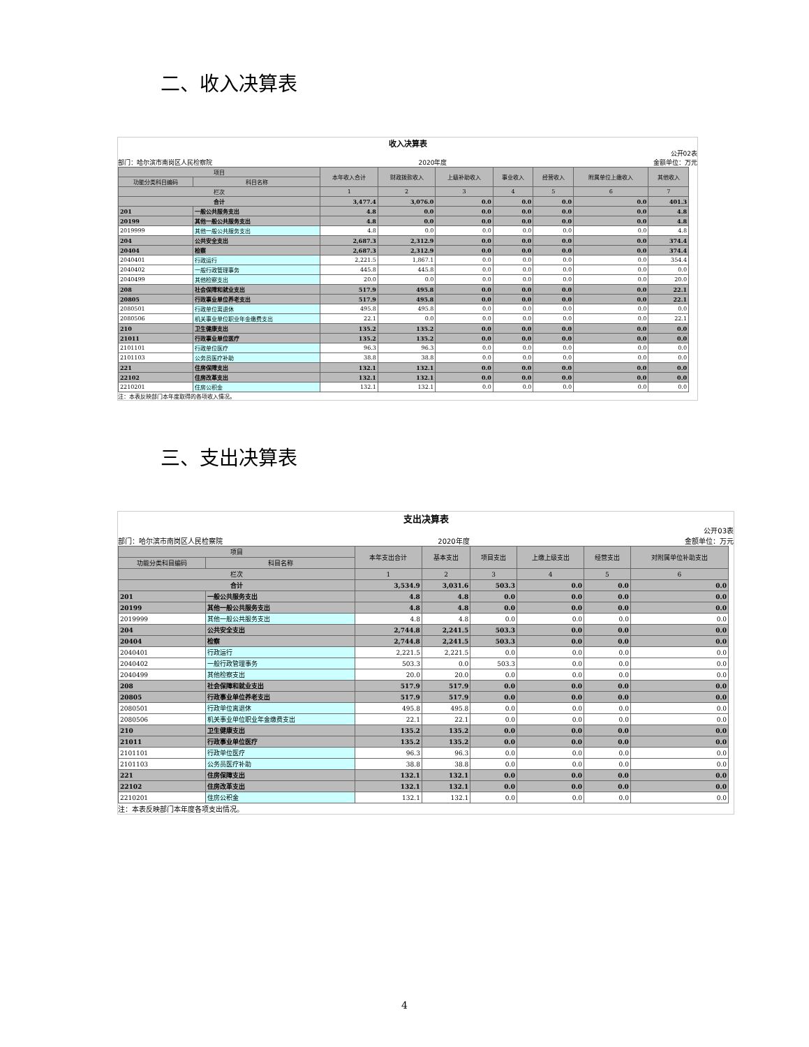二、收入决算表
收入决算表
公开02表
部门：哈尔滨市南岗区人民检察院 2020年度 金额单位：万元
| 项目 | | 本年收入合计 | 财政拨款收入 | 上级补助收入 | 事业收入 | 经营收入 | 附属单位上缴收入 | 其他收入 |
| --- | --- | --- | --- | --- | --- | --- | --- | --- |
| 功能分类科目编码 | 科目名称 | | | | | | | |
| 栏次 | | 1 | 2 | 3 | 4 | 5 | 6 | 7 |
| 合计 | | 3,477.4 | 3,076.0 | 0.0 | 0.0 | 0.0 | 0.0 | 401.3 |
| 201 | 一般公共服务支出 | 4.8 | 0.0 | 0.0 | 0.0 | 0.0 | 0.0 | 4.8 |
| 20199 | 其他一般公共服务支出 | 4.8 | 0.0 | 0.0 | 0.0 | 0.0 | 0.0 | 4.8 |
| 2019999 | 其他一般公共服务支出 | 4.8 | 0.0 | 0.0 | 0.0 | 0.0 | 0.0 | 4.8 |
| 204 | 公共安全支出 | 2,687.3 | 2,312.9 | 0.0 | 0.0 | 0.0 | 0.0 | 374.4 |
| 20404 | 检察 | 2,687.3 | 2,312.9 | 0.0 | 0.0 | 0.0 | 0.0 | 374.4 |
| 2040401 | 行政运行 | 2,221.5 | 1,867.1 | 0.0 | 0.0 | 0.0 | 0.0 | 354.4 |
| 2040402 | 一般行政管理事务 | 445.8 | 445.8 | 0.0 | 0.0 | 0.0 | 0.0 | 0.0 |
| 2040499 | 其他检察支出 | 20.0 | 0.0 | 0.0 | 0.0 | 0.0 | 0.0 | 20.0 |
| 208 | 社会保障和就业支出 | 517.9 | 495.8 | 0.0 | 0.0 | 0.0 | 0.0 | 22.1 |
| 20805 | 行政事业单位养老支出 | 517.9 | 495.8 | 0.0 | 0.0 | 0.0 | 0.0 | 22.1 |
| 2080501 | 行政单位离退休 | 495.8 | 495.8 | 0.0 | 0.0 | 0.0 | 0.0 | 0.0 |
| 2080506 | 机关事业单位职业年金缴费支出 | 22.1 | 0.0 | 0.0 | 0.0 | 0.0 | 0.0 | 22.1 |
| 210 | 卫生健康支出 | 135.2 | 135.2 | 0.0 | 0.0 | 0.0 | 0.0 | 0.0 |
| 21011 | 行政事业单位医疗 | 135.2 | 135.2 | 0.0 | 0.0 | 0.0 | 0.0 | 0.0 |
| 2101101 | 行政单位医疗 | 96.3 | 96.3 | 0.0 | 0.0 | 0.0 | 0.0 | 0.0 |
| 2101103 | 公务员医疗补助 | 38.8 | 38.8 | 0.0 | 0.0 | 0.0 | 0.0 | 0.0 |
| 221 | 住房保障支出 | 132.1 | 132.1 | 0.0 | 0.0 | 0.0 | 0.0 | 0.0 |
| 22102 | 住房改革支出 | 132.1 | 132.1 | 0.0 | 0.0 | 0.0 | 0.0 | 0.0 |
| 2210201 | 住房公积金 | 132.1 | 132.1 | 0.0 | 0.0 | 0.0 | 0.0 | 0.0 |
注：本表反映部门本年度取得的各项收入情况。
三、支出决算表
支出决算表
公开03表
部门：哈尔滨市南岗区人民检察院 2020年度 金额单位：万元
| 项目 | | 本年支出合计 | 基本支出 | 项目支出 | 上缴上级支出 | 经营支出 | 对附属单位补助支出 |
| --- | --- | --- | --- | --- | --- | --- | --- |
| 功能分类科目编码 | 科目名称 | | | | | | |
| 栏次 | | 1 | 2 | 3 | 4 | 5 | 6 |
| 合计 | | 3,534.9 | 3,031.6 | 503.3 | 0.0 | 0.0 | 0.0 |
| 201 | 一般公共服务支出 | 4.8 | 4.8 | 0.0 | 0.0 | 0.0 | 0.0 |
| 20199 | 其他一般公共服务支出 | 4.8 | 4.8 | 0.0 | 0.0 | 0.0 | 0.0 |
| 2019999 | 其他一般公共服务支出 | 4.8 | 4.8 | 0.0 | 0.0 | 0.0 | 0.0 |
| 204 | 公共安全支出 | 2,744.8 | 2,241.5 | 503.3 | 0.0 | 0.0 | 0.0 |
| 20404 | 检察 | 2,744.8 | 2,241.5 | 503.3 | 0.0 | 0.0 | 0.0 |
| 2040401 | 行政运行 | 2,221.5 | 2,221.5 | 0.0 | 0.0 | 0.0 | 0.0 |
| 2040402 | 一般行政管理事务 | 503.3 | 0.0 | 503.3 | 0.0 | 0.0 | 0.0 |
| 2040499 | 其他检察支出 | 20.0 | 20.0 | 0.0 | 0.0 | 0.0 | 0.0 |
| 208 | 社会保障和就业支出 | 517.9 | 517.9 | 0.0 | 0.0 | 0.0 | 0.0 |
| 20805 | 行政事业单位养老支出 | 517.9 | 517.9 | 0.0 | 0.0 | 0.0 | 0.0 |
| 2080501 | 行政单位离退休 | 495.8 | 495.8 | 0.0 | 0.0 | 0.0 | 0.0 |
| 2080506 | 机关事业单位职业年金缴费支出 | 22.1 | 22.1 | 0.0 | 0.0 | 0.0 | 0.0 |
| 210 | 卫生健康支出 | 135.2 | 135.2 | 0.0 | 0.0 | 0.0 | 0.0 |
| 21011 | 行政事业单位医疗 | 135.2 | 135.2 | 0.0 | 0.0 | 0.0 | 0.0 |
| 2101101 | 行政单位医疗 | 96.3 | 96.3 | 0.0 | 0.0 | 0.0 | 0.0 |
| 2101103 | 公务员医疗补助 | 38.8 | 38.8 | 0.0 | 0.0 | 0.0 | 0.0 |
| 221 | 住房保障支出 | 132.1 | 132.1 | 0.0 | 0.0 | 0.0 | 0.0 |
| 22102 | 住房改革支出 | 132.1 | 132.1 | 0.0 | 0.0 | 0.0 | 0.0 |
| 2210201 | 住房公积金 | 132.1 | 132.1 | 0.0 | 0.0 | 0.0 | 0.0 |
注：本表反映部门本年度各项支出情况。
4